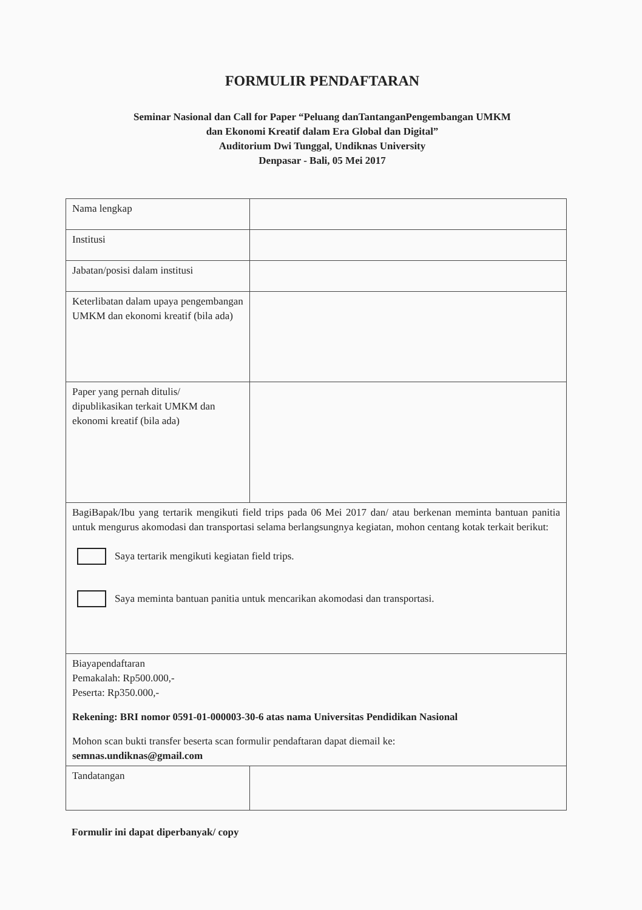FORMULIR PENDAFTARAN
Seminar Nasional dan Call for Paper “Peluang danTantanganPengembangan UMKM
dan Ekonomi Kreatif dalam Era Global dan Digital”
Auditorium Dwi Tunggal, Undiknas University
Denpasar - Bali, 05 Mei 2017
| Nama lengkap | |
| Institusi | |
| Jabatan/posisi dalam institusi | |
| Keterlibatan dalam upaya pengembangan UMKM dan ekonomi kreatif (bila ada) | |
| Paper yang pernah ditulis/ dipublikasikan terkait UMKM dan ekonomi kreatif (bila ada) | |
| BagiBapak/Ibu yang tertarik mengikuti field trips pada 06 Mei 2017 dan/ atau berkenan meminta bantuan panitia untuk mengurus akomodasi dan transportasi selama berlangsungnya kegiatan, mohon centang kotak terkait berikut: Saya tertarik mengikuti kegiatan field trips. Saya meminta bantuan panitia untuk mencarikan akomodasi dan transportasi. | |
| Biayapendaftaran Pemakalah: Rp500.000,- Peserta: Rp350.000,- Rekening: BRI nomor 0591-01-000003-30-6 atas nama Universitas Pendidikan Nasional Mohon scan bukti transfer beserta scan formulir pendaftaran dapat diemail ke: semnas.undiknas@gmail.com | |
| Tandatangan | |
Formulir ini dapat diperbanyak/ copy